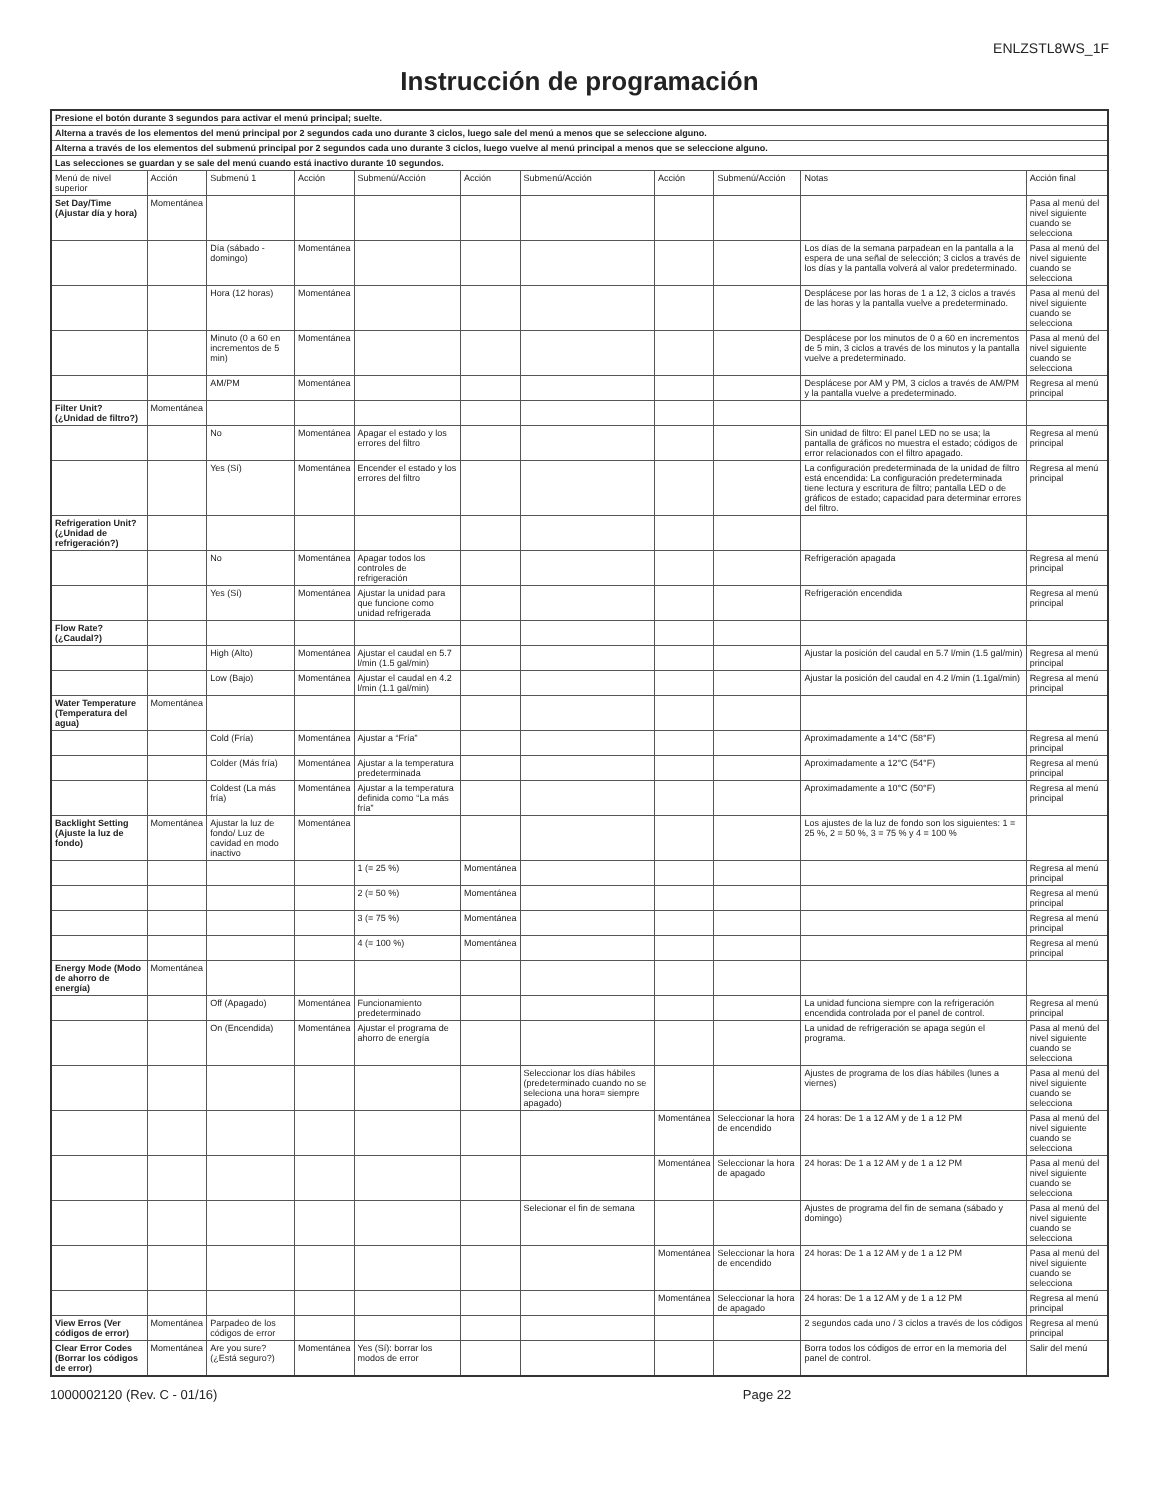ENLZSTL8WS_1F
Instrucción de programación
| Presione el botón durante 3 segundos para activar el menú principal; suelte. | | | | | | | | | | |
| Alterna a través de los elementos del menú principal por 2 segundos cada uno durante 3 ciclos, luego sale del menú a menos que se seleccione alguno. | | | | | | | | | | |
| Alterna a través de los elementos del submenú principal por 2 segundos cada uno durante 3 ciclos, luego vuelve al menú principal a menos que se seleccione alguno. | | | | | | | | | | |
| Las selecciones se guardan y se sale del menú cuando está inactivo durante 10 segundos. | | | | | | | | | | |
| Menú de nivel superior | Acción | Submenú 1 | Acción | Submenú/Acción | Acción | Submenú/Acción | Acción | Submenú/Acción | Notas | Acción final |
| Set Day/Time (Ajustar día y hora) | Momentánea | | | | | | | | | Pasa al menú del nivel siguiente cuando se selecciona |
| | | Día (sábado - domingo) | Momentánea | | | | | | Los días de la semana parpadean en la pantalla a la espera de una señal de selección; 3 ciclos a través de los días y la pantalla volverá al valor predeterminado. | Pasa al menú del nivel siguiente cuando se selecciona |
| | | Hora (12 horas) | Momentánea | | | | | | Desplácese por las horas de 1 a 12, 3 ciclos a través de las horas y la pantalla vuelve a predeterminado. | Pasa al menú del nivel siguiente cuando se selecciona |
| | | Minuto (0 a 60 en incrementos de 5 min) | Momentánea | | | | | | Desplácese por los minutos de 0 a 60 en incrementos de 5 min, 3 ciclos a través de los minutos y la pantalla vuelve a predeterminado. | Pasa al menú del nivel siguiente cuando se selecciona |
| | | AM/PM | Momentánea | | | | | | Desplácese por AM y PM, 3 ciclos a través de AM/PM y la pantalla vuelve a predeterminado. | Regresa al menú principal |
| Filter Unit? (¿Unidad de filtro?) | Momentánea | | | | | | | | | |
| | | No | Momentánea | Apagar el estado y los errores del filtro | | | | | Sin unidad de filtro: El panel LED no se usa; la pantalla de gráficos no muestra el estado; códigos de error relacionados con el filtro apagado. | Regresa al menú principal |
| | | Yes (Sí) | Momentánea | Encender el estado y los errores del filtro | | | | | La configuración predeterminada de la unidad de filtro está encendida: La configuración predeterminada tiene lectura y escritura de filtro; pantalla LED o de gráficos de estado; capacidad para determinar errores del filtro. | Regresa al menú principal |
| Refrigeration Unit? (¿Unidad de refrigeración?) | | | | | | | | | | |
| | | No | Momentánea | Apagar todos los controles de refrigeración | | | | | Refrigeración apagada | Regresa al menú principal |
| | | Yes (Sí) | Momentánea | Ajustar la unidad para que funcione como unidad refrigerada | | | | | Refrigeración encendida | Regresa al menú principal |
| Flow Rate? (¿Caudal?) | | | | | | | | | | |
| | | High (Alto) | Momentánea | Ajustar el caudal en 5.7 l/min (1.5 gal/min) | | | | | Ajustar la posición del caudal en 5.7 l/min (1.5 gal/min) | Regresa al menú principal |
| | | Low (Bajo) | Momentánea | Ajustar el caudal en 4.2 l/min (1.1 gal/min) | | | | | Ajustar la posición del caudal en 4.2 l/min (1.1gal/min) | Regresa al menú principal |
| Water Temperature (Temperatura del agua) | Momentánea | | | | | | | | | |
| | | Cold (Fría) | Momentánea | Ajustar a “Fría” | | | | | Aproximadamente a 14°C (58°F) | Regresa al menú principal |
| | | Colder (Más fría) | Momentánea | Ajustar a la temperatura predeterminada | | | | | Aproximadamente a 12°C (54°F) | Regresa al menú principal |
| | | Coldest (La más fría) | Momentánea | Ajustar a la temperatura definida como “La más fría” | | | | | Aproximadamente a 10°C (50°F) | Regresa al menú principal |
| Backlight Setting (Ajuste la luz de fondo) | Momentánea | Ajustar la luz de fondo/ Luz de cavidad en modo inactivo | Momentánea | | | | | | Los ajustes de la luz de fondo son los siguientes: 1 = 25 %, 2 = 50 %, 3 = 75 % y 4 = 100 % | |
| | | | | 1 (= 25 %) | Momentánea | | | | | Regresa al menú principal |
| | | | | 2 (= 50 %) | Momentánea | | | | | Regresa al menú principal |
| | | | | 3 (= 75 %) | Momentánea | | | | | Regresa al menú principal |
| | | | | 4 (= 100 %) | Momentánea | | | | | Regresa al menú principal |
| Energy Mode (Modo de ahorro de energía) | Momentánea | | | | | | | | | |
| | | Off (Apagado) | Momentánea | Funcionamiento predeterminado | | | | | La unidad funciona siempre con la refrigeración encendida controlada por el panel de control. | Regresa al menú principal |
| | | On (Encendida) | Momentánea | Ajustar el programa de ahorro de energía | | | | | La unidad de refrigeración se apaga según el programa. | Pasa al menú del nivel siguiente cuando se selecciona |
| | | | | | | Seleccionar los días hábiles (predeterminado cuando no se seleciona una hora= siempre apagado) | | | Ajustes de programa de los días hábiles (lunes a viernes) | Pasa al menú del nivel siguiente cuando se selecciona |
| | | | | | | | Momentánea | Seleccionar la hora de encendido | 24 horas: De 1 a 12 AM y de 1 a 12 PM | Pasa al menú del nivel siguiente cuando se selecciona |
| | | | | | | | Momentánea | Seleccionar la hora de apagado | 24 horas: De 1 a 12 AM y de 1 a 12 PM | Pasa al menú del nivel siguiente cuando se selecciona |
| | | | | | | Selecionar el fin de semana | | | Ajustes de programa del fin de semana (sábado y domingo) | Pasa al menú del nivel siguiente cuando se selecciona |
| | | | | | | | Momentánea | Seleccionar la hora de encendido | 24 horas: De 1 a 12 AM y de 1 a 12 PM | Pasa al menú del nivel siguiente cuando se selecciona |
| | | | | | | | Momentánea | Seleccionar la hora de apagado | 24 horas: De 1 a 12 AM y de 1 a 12 PM | Regresa al menú principal |
| View Erros (Ver códigos de error) | Momentánea | Parpadeo de los códigos de error | | | | | | | 2 segundos cada uno / 3 ciclos a través de los códigos | Regresa al menú principal |
| Clear Error Codes (Borrar los códigos de error) | Momentánea | Are you sure? (¿Está seguro?) | Momentánea | Yes (Sí): borrar los modos de error | | | | | Borra todos los códigos de error en la memoria del panel de control. | Salir del menú |
1000002120 (Rev. C - 01/16) Page 22